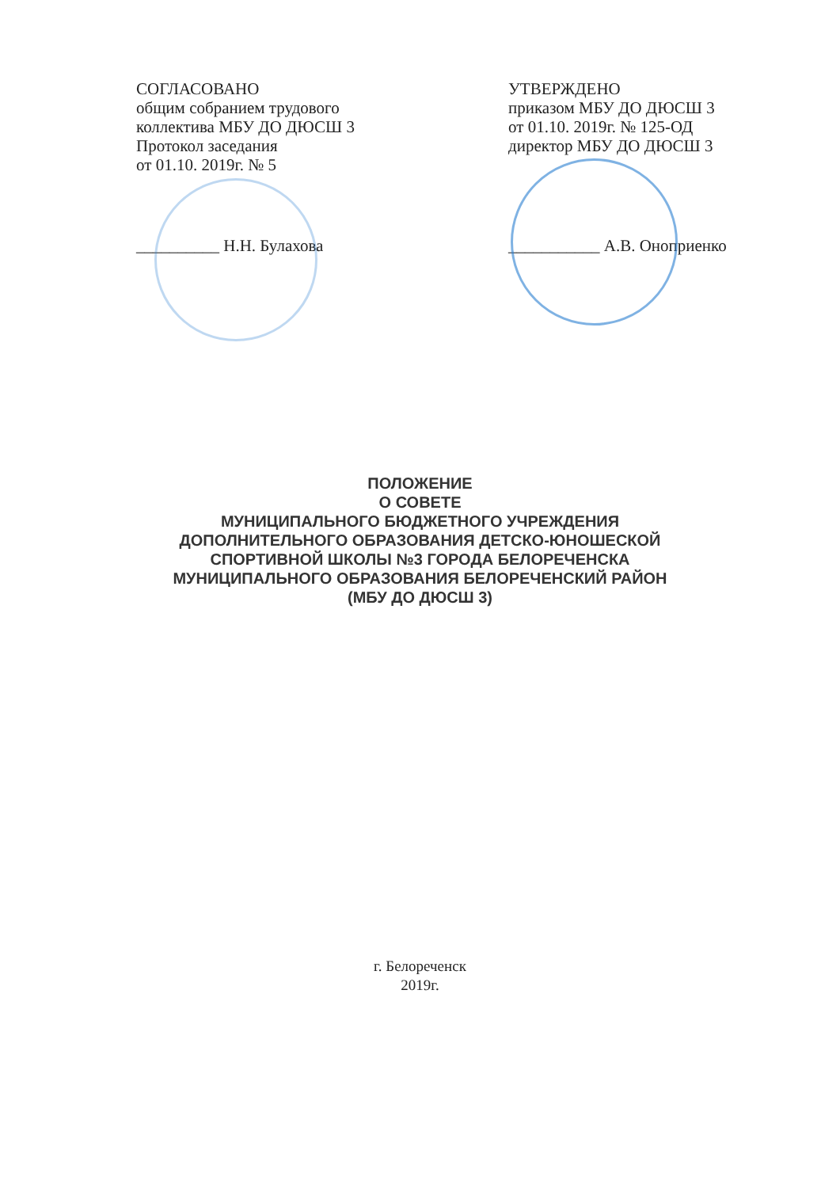СОГЛАСОВАНО
общим собранием трудового
коллектива МБУ ДО ДЮСШ 3
Протокол заседания
от 01.10. 2019г. № 5
__________ Н.Н. Булахова
УТВЕРЖДЕНО
приказом МБУ ДО ДЮСШ 3
от 01.10. 2019г. № 125-ОД
директор МБУ ДО ДЮСШ 3
___________ А.В. Оноприенко
ПОЛОЖЕНИЕ
О СОВЕТЕ
МУНИЦИПАЛЬНОГО БЮДЖЕТНОГО УЧРЕЖДЕНИЯ
ДОПОЛНИТЕЛЬНОГО ОБРАЗОВАНИЯ ДЕТСКО-ЮНОШЕСКОЙ
СПОРТИВНОЙ ШКОЛЫ №3 ГОРОДА БЕЛОРЕЧЕНСКА
МУНИЦИПАЛЬНОГО ОБРАЗОВАНИЯ БЕЛОРЕЧЕНСКИЙ РАЙОН
(МБУ ДО ДЮСШ 3)
г. Белореченск
2019г.